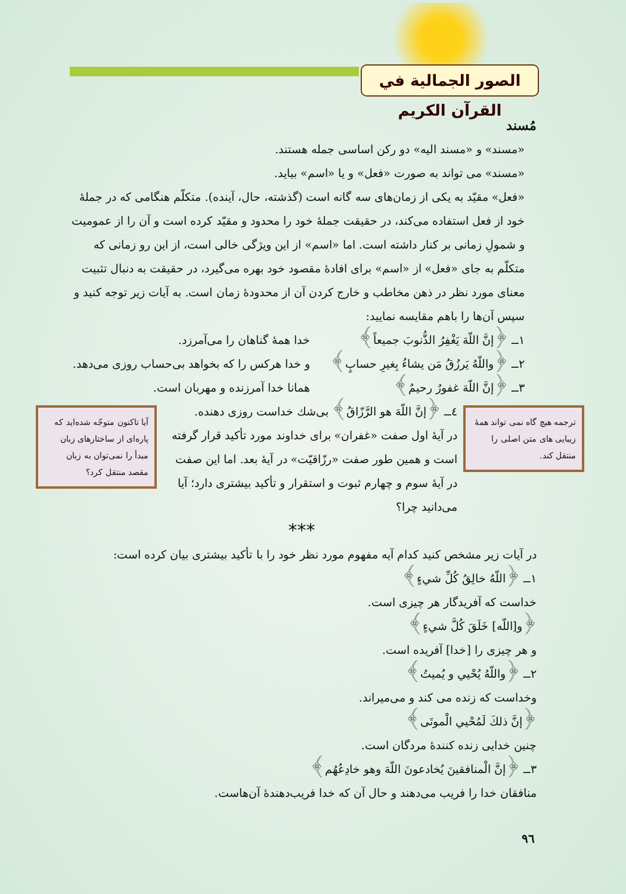الصور الجمالية في القرآن الكريم
مُسند
«مسند» و «مسند اليه» دو ركن اساسى جمله هستند.
«مسند» مى تواند به صورت «فعل» و يا «اسم» بيايد.
«فعل» مقيّد به يكى از زمان‌هاى سه گانه است (گذشته، حال، آينده). متكلّم هنگامى كه در جملهٔ خود از فعل استفاده مى‌كند، در حقيقت جملهٔ خود را محدود و مقيّد كرده است و آن را از عموميت و شمولِ زمانى بر كنار داشته است. اما «اسم» از اين ويژگى خالى است، از اين رو زمانى كه متكلّم به جاى «فعل» از «اسم» براى افادهٔ مقصود خود بهره مى‌گيرد، در حقيقت به دنبال تثبيت معناى مورد نظر در ذهن مخاطب و خارج كردن آن از محدودهٔ زمان است. به آيات زير توجه كنيد و سپس آن‌ها را باهم مقايسه نماييد:
١ــ ﴿إنَّ اللّهَ يَغْفِرُ الذُّنوبَ جميعاً﴾ خدا همهٔ گناهان را مى‌آمرزد.
٢ــ ﴿واللّهُ يَرزُقُ مَن يشاءُ بِغيرِ حسابٍ﴾ و خدا هركس را كه بخواهد بى‌حساب روزى مى‌دهد.
٣ــ ﴿إنَّ اللّهَ غفورٌ رحيمٌ﴾ همانا خدا آمرزنده و مهربان است.
ترجمه هيچ گاه نمى تواند همهٔ زيبايى هاى متن اصلى را منتقل كند.
٤ــ ﴿إنَّ اللّهَ هو الرَّزّاقُ﴾ بى‌شك خداست روزى دهنده.
در آيهٔ اول صفت «غفران» براى خداوند مورد تأكيد قرار گرفته است و همين طور صفت «رزّاقيّت» در آيهٔ بعد. اما اين صفت در آيهٔ سوم و چهارم ثبوت و استقرار و تأكيد بيشترى دارد؛ آيا مى‌دانيد چرا؟
آيا تاكنون متوجّه شده‌ايد كه پاره‌اى از ساختارهاى زبان مبدأ را نمى‌توان به زبان مقصد منتقل كرد؟
***
در آيات زير مشخص كنيد كدام آيه مفهوم مورد نظر خود را با تأكيد بيشترى بيان كرده است:
١ــ ﴿اللّهُ خالِقُ كُلِّ شيءٍ﴾
خداست كه آفريدگار هر چيزى است.
﴿و[اللّه] خَلَقَ كُلَّ شيءٍ﴾
و هر چيزى را [خدا] آفريده است.
٢ــ ﴿واللّهُ يُحْيي و يُميتُ﴾
وخداست كه زنده مى كند و مى‌ميراند.
﴿إنَّ ذلكَ لَمُحْيي الْموتَى﴾
چنين خدايى زنده كنندهٔ مردگان است.
٣ــ ﴿إنَّ الْمنافقينَ يُخادعونَ اللّهَ وهو خادِعُهُم﴾
منافقان خدا را فريب مى‌دهند و حال آن كه خدا فريب‌دهندهٔ آن‌هاست.
٩٦